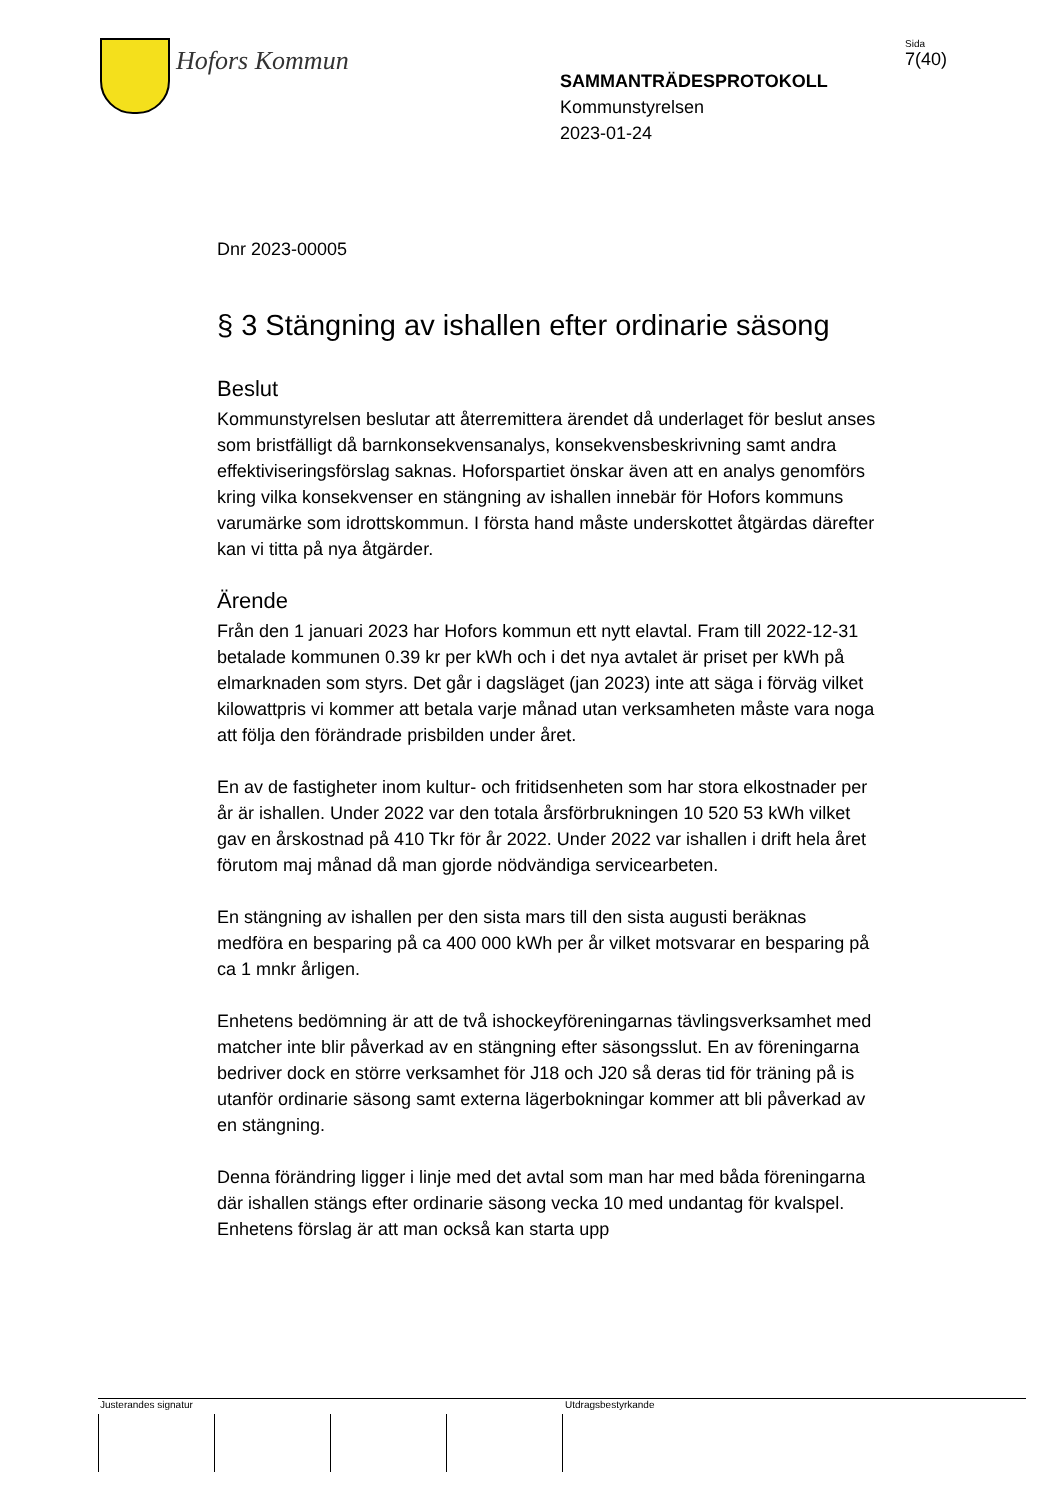Hofors Kommun
SAMMANTRÄDESPROTOKOLL
Kommunstyrelsen
2023-01-24
Sida
7(40)
Dnr 2023-00005
§ 3 Stängning av ishallen efter ordinarie säsong
Beslut
Kommunstyrelsen beslutar att återremittera ärendet då underlaget för beslut anses som bristfälligt då barnkonsekvensanalys, konsekvensbeskrivning samt andra effektiviseringsförslag saknas. Hoforspartiet önskar även att en analys genomförs kring vilka konsekvenser en stängning av ishallen innebär för Hofors kommuns varumärke som idrottskommun. I första hand måste underskottet åtgärdas därefter kan vi titta på nya åtgärder.
Ärende
Från den 1 januari 2023 har Hofors kommun ett nytt elavtal. Fram till 2022-12-31 betalade kommunen 0.39 kr per kWh och i det nya avtalet är priset per kWh på elmarknaden som styrs. Det går i dagsläget (jan 2023) inte att säga i förväg vilket kilowattpris vi kommer att betala varje månad utan verksamheten måste vara noga att följa den förändrade prisbilden under året.
En av de fastigheter inom kultur- och fritidsenheten som har stora elkostnader per år är ishallen. Under 2022 var den totala årsförbrukningen 10 520 53 kWh vilket gav en årskostnad på 410 Tkr för år 2022. Under 2022 var ishallen i drift hela året förutom maj månad då man gjorde nödvändiga servicearbeten.
En stängning av ishallen per den sista mars till den sista augusti beräknas medföra en besparing på ca 400 000 kWh per år vilket motsvarar en besparing på ca 1 mnkr årligen.
Enhetens bedömning är att de två ishockeyföreningarnas tävlingsverksamhet med matcher inte blir påverkad av en stängning efter säsongsslut. En av föreningarna bedriver dock en större verksamhet för J18 och J20 så deras tid för träning på is utanför ordinarie säsong samt externa lägerbokningar kommer att bli påverkad av en stängning.
Denna förändring ligger i linje med det avtal som man har med båda föreningarna där ishallen stängs efter ordinarie säsong vecka 10 med undantag för kvalspel. Enhetens förslag är att man också kan starta upp
Justerandes signatur Utdragsbestyrkande